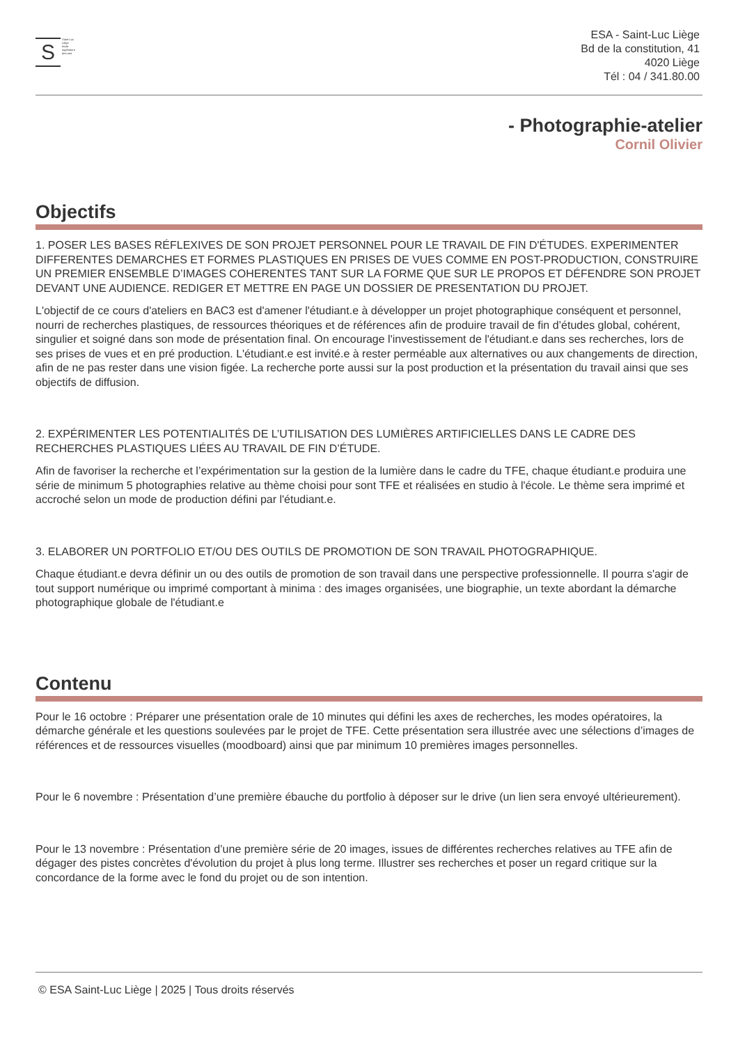S
Saint-Luc
Liège
école
supérieure
des arts
ESA - Saint-Luc Liège
Bd de la constitution, 41
4020 Liège
Tél : 04 / 341.80.00
- Photographie-atelier
Cornil Olivier
Objectifs
1. POSER LES BASES RÉFLEXIVES DE SON PROJET PERSONNEL POUR LE TRAVAIL DE FIN D'ÉTUDES. EXPERIMENTER DIFFERENTES DEMARCHES ET FORMES PLASTIQUES EN PRISES DE VUES COMME EN POST-PRODUCTION, CONSTRUIRE UN PREMIER ENSEMBLE D’IMAGES COHERENTES TANT SUR LA FORME QUE SUR LE PROPOS ET DÉFENDRE SON PROJET DEVANT UNE AUDIENCE. REDIGER ET METTRE EN PAGE UN DOSSIER DE PRESENTATION DU PROJET.
L'objectif de ce cours d'ateliers en BAC3 est d'amener l'étudiant.e à développer un projet photographique conséquent et personnel, nourri de recherches plastiques, de ressources théoriques et de références afin de produire travail de fin d’études global, cohérent, singulier et soigné dans son mode de présentation final. On encourage l'investissement de l'étudiant.e dans ses recherches, lors de ses prises de vues et en pré production. L'étudiant.e est invité.e à rester perméable aux alternatives ou aux changements de direction, afin de ne pas rester dans une vision figée. La recherche porte aussi sur la post production et la présentation du travail ainsi que ses objectifs de diffusion.
2. EXPÉRIMENTER LES POTENTIALITÉS DE L’UTILISATION DES LUMIÈRES ARTIFICIELLES DANS LE CADRE DES RECHERCHES PLASTIQUES LIÉES AU TRAVAIL DE FIN D’ÉTUDE.
Afin de favoriser la recherche et l’expérimentation sur la gestion de la lumière dans le cadre du TFE, chaque étudiant.e produira une série de minimum 5 photographies relative au thème choisi pour sont TFE et réalisées en studio à l'école. Le thème sera imprimé et accroché selon un mode de production défini par l'étudiant.e.
3. ELABORER UN PORTFOLIO ET/OU DES OUTILS DE PROMOTION DE SON TRAVAIL PHOTOGRAPHIQUE.
Chaque étudiant.e devra définir un ou des outils de promotion de son travail dans une perspective professionnelle. Il pourra s'agir de tout support numérique ou imprimé comportant à minima : des images organisées, une biographie, un texte abordant la démarche photographique globale de l'étudiant.e
Contenu
Pour le 16 octobre : Préparer une présentation orale de 10 minutes qui défini les axes de recherches, les modes opératoires, la démarche générale et les questions soulevées par le projet de TFE. Cette présentation sera illustrée avec une sélections d’images de références et de ressources visuelles (moodboard) ainsi que par minimum 10 premières images personnelles.
Pour le 6 novembre : Présentation d’une première ébauche du portfolio à déposer sur le drive (un lien sera envoyé ultérieurement).
Pour le 13 novembre : Présentation d’une première série de 20 images, issues de différentes recherches relatives au TFE afin de dégager des pistes concrètes d'évolution du projet à plus long terme. Illustrer ses recherches et poser un regard critique sur la concordance de la forme avec le fond du projet ou de son intention.
© ESA Saint-Luc Liège | 2025 | Tous droits réservés